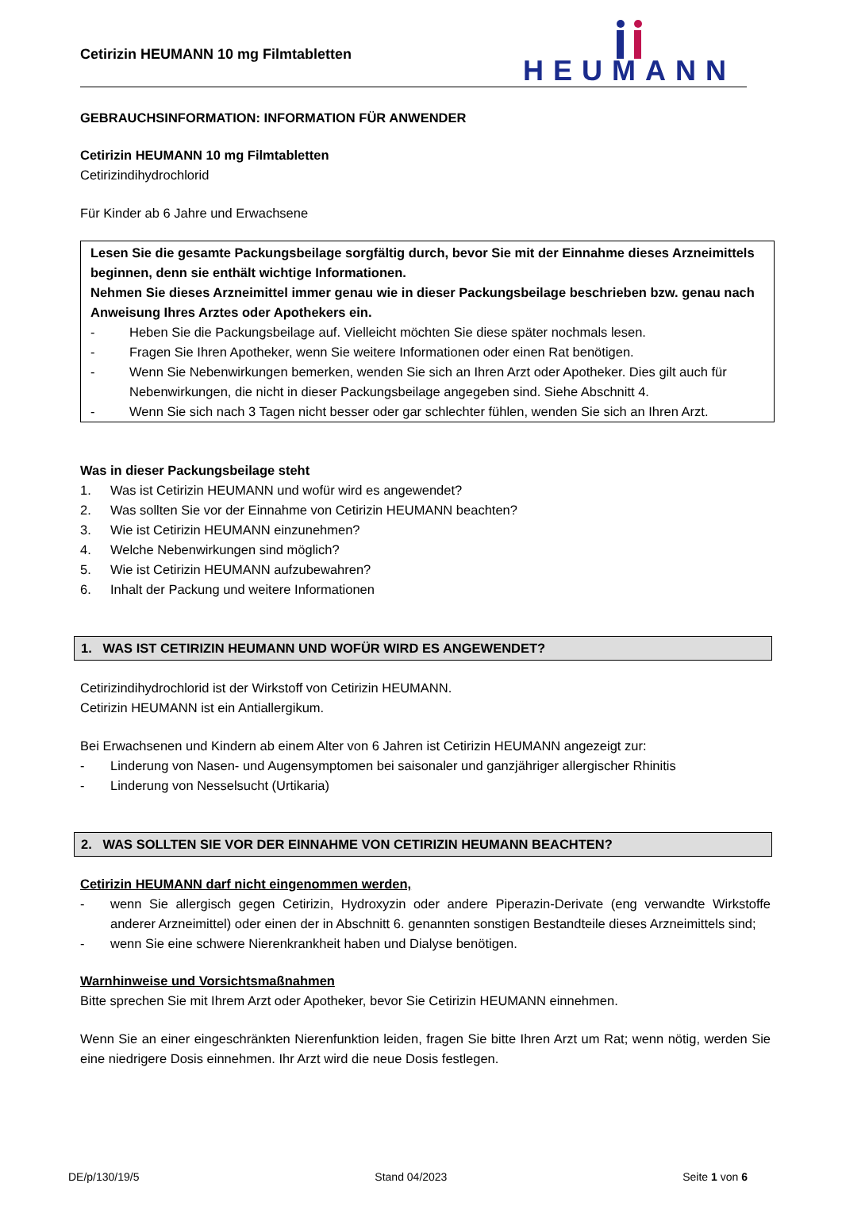Cetirizin HEUMANN 10 mg Filmtabletten
HEUMANN
GEBRAUCHSINFORMATION: INFORMATION FÜR ANWENDER
Cetirizin HEUMANN 10 mg Filmtabletten
Cetirizindihydrochlorid
Für Kinder ab 6 Jahre und Erwachsene
Lesen Sie die gesamte Packungsbeilage sorgfältig durch, bevor Sie mit der Einnahme dieses Arzneimittels beginnen, denn sie enthält wichtige Informationen.
Nehmen Sie dieses Arzneimittel immer genau wie in dieser Packungsbeilage beschrieben bzw. genau nach Anweisung Ihres Arztes oder Apothekers ein.
- Heben Sie die Packungsbeilage auf. Vielleicht möchten Sie diese später nochmals lesen.
- Fragen Sie Ihren Apotheker, wenn Sie weitere Informationen oder einen Rat benötigen.
- Wenn Sie Nebenwirkungen bemerken, wenden Sie sich an Ihren Arzt oder Apotheker. Dies gilt auch für Nebenwirkungen, die nicht in dieser Packungsbeilage angegeben sind. Siehe Abschnitt 4.
- Wenn Sie sich nach 3 Tagen nicht besser oder gar schlechter fühlen, wenden Sie sich an Ihren Arzt.
Was in dieser Packungsbeilage steht
1. Was ist Cetirizin HEUMANN und wofür wird es angewendet?
2. Was sollten Sie vor der Einnahme von Cetirizin HEUMANN beachten?
3. Wie ist Cetirizin HEUMANN einzunehmen?
4. Welche Nebenwirkungen sind möglich?
5. Wie ist Cetirizin HEUMANN aufzubewahren?
6. Inhalt der Packung und weitere Informationen
1. WAS IST CETIRIZIN HEUMANN UND WOFÜR WIRD ES ANGEWENDET?
Cetirizindihydrochlorid ist der Wirkstoff von Cetirizin HEUMANN.
Cetirizin HEUMANN ist ein Antiallergikum.
Bei Erwachsenen und Kindern ab einem Alter von 6 Jahren ist Cetirizin HEUMANN angezeigt zur:
- Linderung von Nasen- und Augensymptomen bei saisonaler und ganzjähriger allergischer Rhinitis
- Linderung von Nesselsucht (Urtikaria)
2. WAS SOLLTEN SIE VOR DER EINNAHME VON CETIRIZIN HEUMANN BEACHTEN?
Cetirizin HEUMANN darf nicht eingenommen werden,
- wenn Sie allergisch gegen Cetirizin, Hydroxyzin oder andere Piperazin-Derivate (eng verwandte Wirkstoffe anderer Arzneimittel) oder einen der in Abschnitt 6. genannten sonstigen Bestandteile dieses Arzneimittels sind;
- wenn Sie eine schwere Nierenkrankheit haben und Dialyse benötigen.
Warnhinweise und Vorsichtsmaßnahmen
Bitte sprechen Sie mit Ihrem Arzt oder Apotheker, bevor Sie Cetirizin HEUMANN einnehmen.
Wenn Sie an einer eingeschränkten Nierenfunktion leiden, fragen Sie bitte Ihren Arzt um Rat; wenn nötig, werden Sie eine niedrigere Dosis einnehmen. Ihr Arzt wird die neue Dosis festlegen.
DE/p/130/19/5 Stand 04/2023 Seite 1 von 6